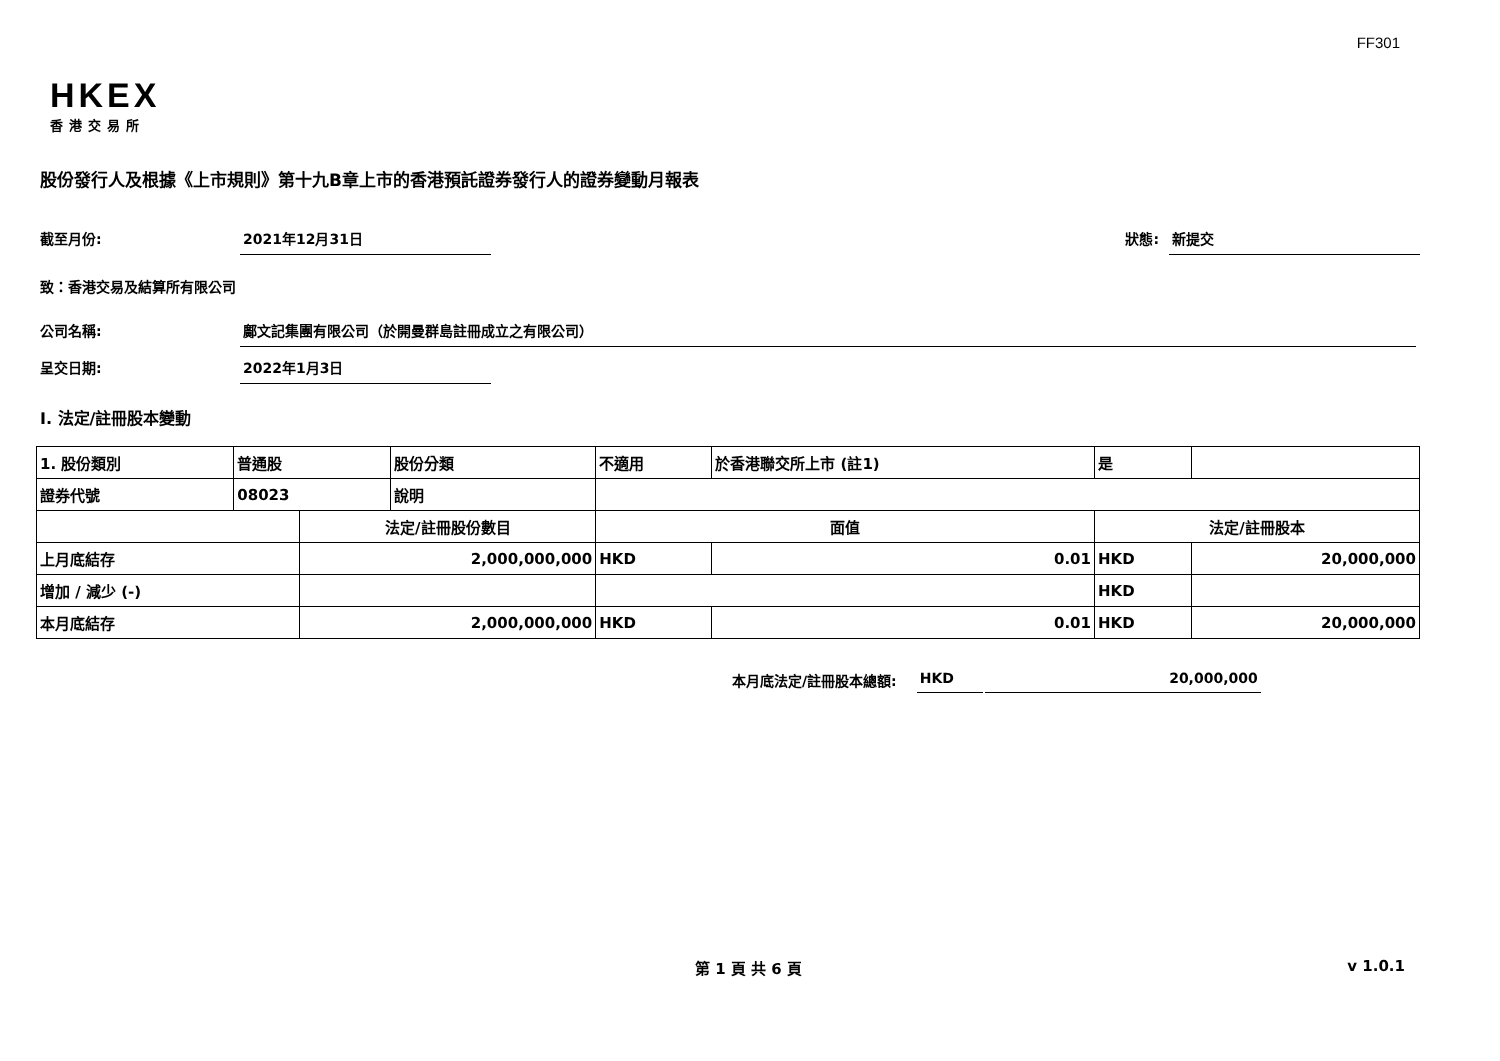FF301
HKEX
香港交易所
股份發行人及根據《上市規則》第十九B章上市的香港預託證券發行人的證券變動月報表
截至月份: 2021年12月31日 狀態: 新提交
致：香港交易及結算所有限公司
公司名稱: 鄺文記集團有限公司（於開曼群島註冊成立之有限公司）
呈交日期: 2022年1月3日
I. 法定/註冊股本變動
| 1. 股份類別 | 普通股 | | 股份分類 | 不適用 | | 於香港聯交所上市 (註1) | 是 | |
| 證券代號 | 08023 | | 說明 | | | | | |
| | | 法定/註冊股份數目 | | | 面值 | | 法定/註冊股本 | |
| 上月底結存 | | 2,000,000,000 | | | HKD | 0.01 | HKD | 20,000,000 |
| 增加 / 減少 (-) | | | | | | | HKD | |
| 本月底結存 | | 2,000,000,000 | | | HKD | 0.01 | HKD | 20,000,000 |
本月底法定/註冊股本總額: HKD 20,000,000
第 1 頁 共 6 頁 v 1.0.1